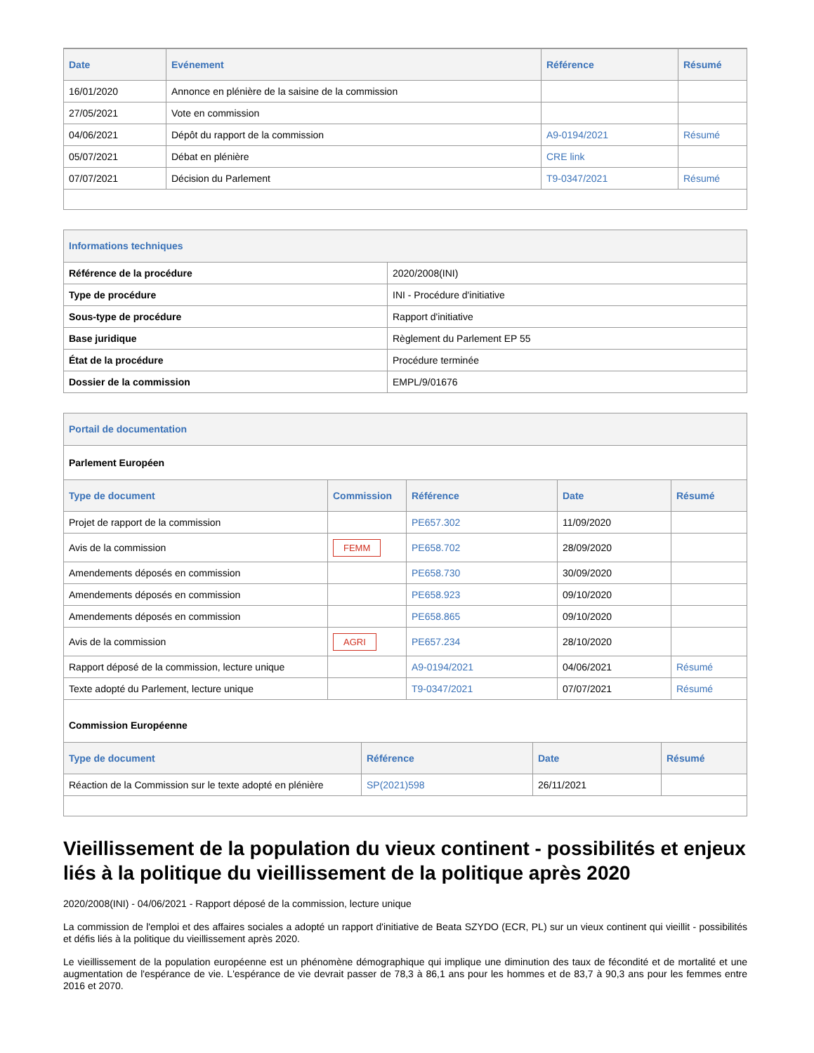| Date | Evénement | Référence | Résumé |
| --- | --- | --- | --- |
| 16/01/2020 | Annonce en plénière de la saisine de la commission | | |
| 27/05/2021 | Vote en commission | | |
| 04/06/2021 | Dépôt du rapport de la commission | A9-0194/2021 | Résumé |
| 05/07/2021 | Débat en plénière | CRE link | |
| 07/07/2021 | Décision du Parlement | T9-0347/2021 | Résumé |
Informations techniques
| Référence de la procédure | 2020/2008(INI) |
| Type de procédure | INI - Procédure d'initiative |
| Sous-type de procédure | Rapport d'initiative |
| Base juridique | Règlement du Parlement EP 55 |
| État de la procédure | Procédure terminée |
| Dossier de la commission | EMPL/9/01676 |
Portail de documentation
Parlement Européen
| Type de document | Commission | Référence | Date | Résumé |
| --- | --- | --- | --- | --- |
| Projet de rapport de la commission | | PE657.302 | 11/09/2020 | |
| Avis de la commission | FEMM | PE658.702 | 28/09/2020 | |
| Amendements déposés en commission | | PE658.730 | 30/09/2020 | |
| Amendements déposés en commission | | PE658.923 | 09/10/2020 | |
| Amendements déposés en commission | | PE658.865 | 09/10/2020 | |
| Avis de la commission | AGRI | PE657.234 | 28/10/2020 | |
| Rapport déposé de la commission, lecture unique | | A9-0194/2021 | 04/06/2021 | Résumé |
| Texte adopté du Parlement, lecture unique | | T9-0347/2021 | 07/07/2021 | Résumé |
Commission Européenne
| Type de document | Référence | Date | Résumé |
| --- | --- | --- | --- |
| Réaction de la Commission sur le texte adopté en plénière | SP(2021)598 | 26/11/2021 | |
Vieillissement de la population du vieux continent - possibilités et enjeux liés à la politique du vieillissement de la politique après 2020
2020/2008(INI) - 04/06/2021 - Rapport déposé de la commission, lecture unique
La commission de l'emploi et des affaires sociales a adopté un rapport d'initiative de Beata SZYDO (ECR, PL) sur un vieux continent qui vieillit - possibilités et défis liés à la politique du vieillissement après 2020.
Le vieillissement de la population européenne est un phénomène démographique qui implique une diminution des taux de fécondité et de mortalité et une augmentation de l'espérance de vie. L'espérance de vie devrait passer de 78,3 à 86,1 ans pour les hommes et de 83,7 à 90,3 ans pour les femmes entre 2016 et 2070.